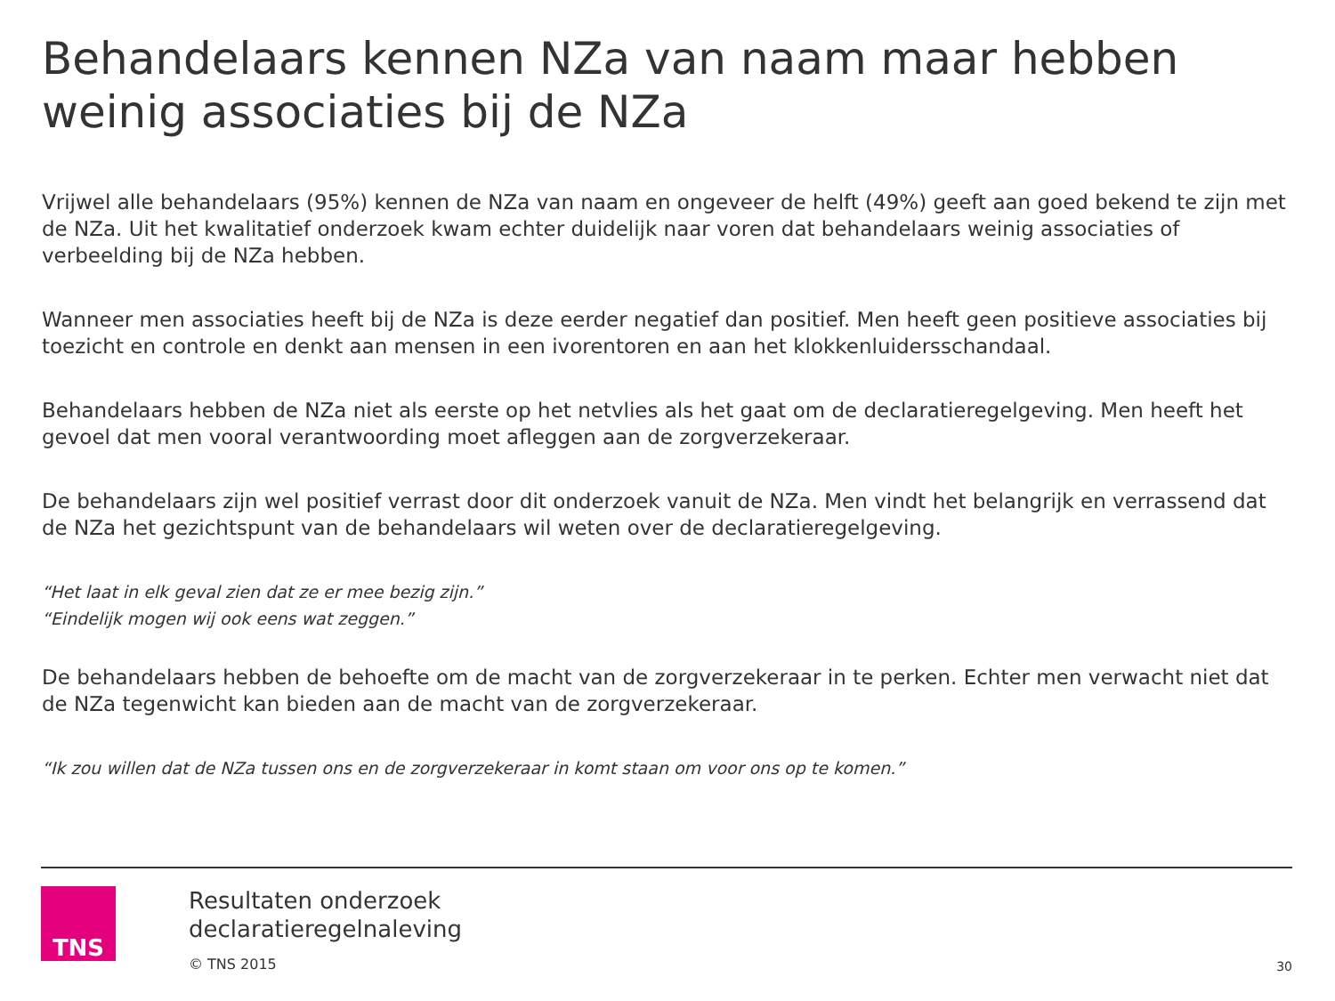Behandelaars kennen NZa van naam maar hebben weinig associaties bij de NZa
Vrijwel alle behandelaars (95%) kennen de NZa van naam en ongeveer de helft (49%) geeft aan goed bekend te zijn met de NZa. Uit het kwalitatief onderzoek kwam echter duidelijk naar voren dat behandelaars weinig associaties of verbeelding bij de NZa hebben.
Wanneer men associaties heeft bij de NZa is deze eerder negatief dan positief. Men heeft geen positieve associaties bij toezicht en controle en denkt aan mensen in een ivorentoren en aan het klokkenluidersschandaal.
Behandelaars hebben de NZa niet als eerste op het netvlies als het gaat om de declaratieregelgeving. Men heeft het gevoel dat men vooral verantwoording moet afleggen aan de zorgverzekeraar.
De behandelaars zijn wel positief verrast door dit onderzoek vanuit de NZa. Men vindt het belangrijk en verrassend dat de NZa het gezichtspunt van de behandelaars wil weten over de declaratieregelgeving.
“Het laat in elk geval zien dat ze er mee bezig zijn.”
“Eindelijk mogen wij ook eens wat zeggen.”
De behandelaars hebben de behoefte om de macht van de zorgverzekeraar in te perken. Echter men verwacht niet dat de NZa tegenwicht kan bieden aan de macht van de zorgverzekeraar.
“Ik zou willen dat de NZa tussen ons en de zorgverzekeraar in komt staan om voor ons op te komen.”
TNS
Resultaten onderzoek
declaratieregelnaleving
© TNS 2015
30